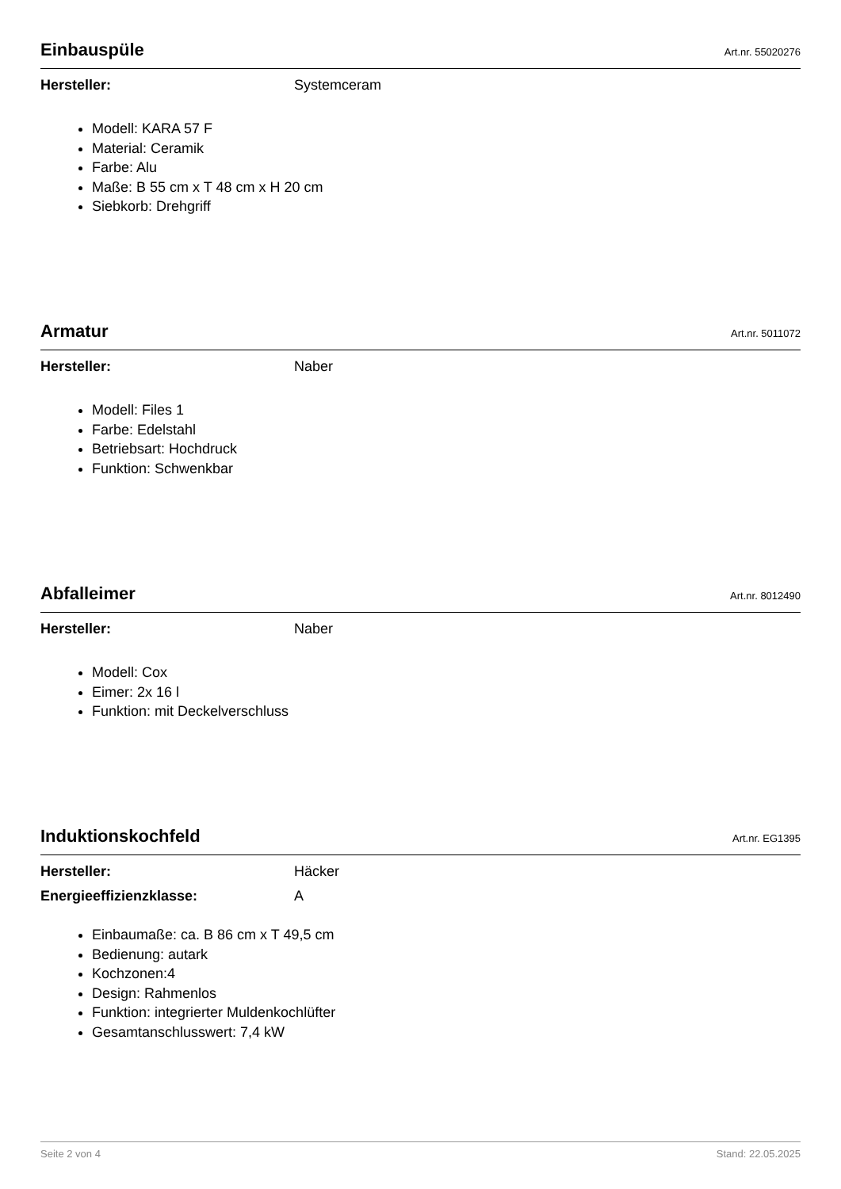Einbauspüle
Art.nr. 55020276
Hersteller: Systemceram
Modell: KARA 57 F
Material: Ceramik
Farbe: Alu
Maße: B 55 cm x T 48 cm x H 20 cm
Siebkorb: Drehgriff
Armatur
Art.nr. 5011072
Hersteller: Naber
Modell: Files 1
Farbe: Edelstahl
Betriebsart: Hochdruck
Funktion: Schwenkbar
Abfalleimer
Art.nr. 8012490
Hersteller: Naber
Modell: Cox
Eimer: 2x 16 l
Funktion: mit Deckelverschluss
Induktionskochfeld
Art.nr. EG1395
Hersteller: Häcker
Energieeffizienzklasse: A
Einbaumaße: ca. B 86 cm x T 49,5 cm
Bedienung: autark
Kochzonen:4
Design: Rahmenlos
Funktion: integrierter Muldenkochlüfter
Gesamtanschlusswert: 7,4 kW
Seite 2 von 4 Stand: 22.05.2025